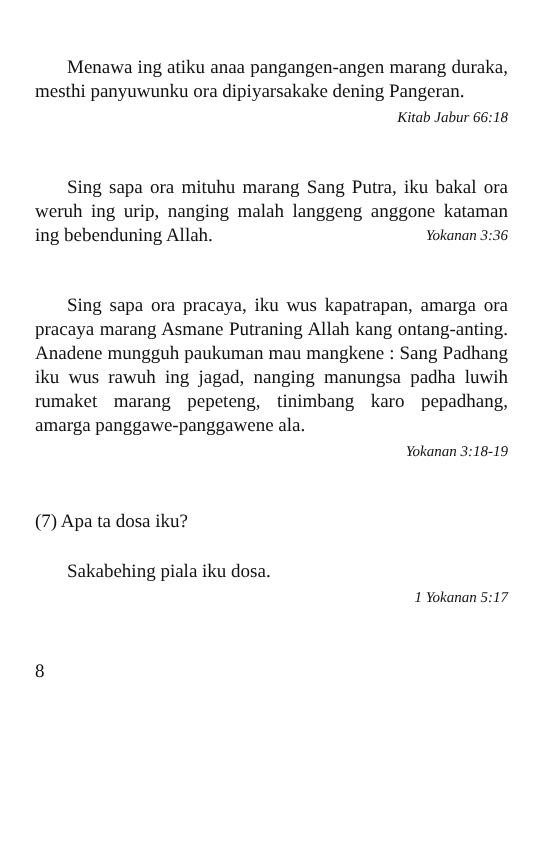Menawa ing atiku anaa pangangen-angen marang duraka, mesthi panyuwunku ora dipiyarsakake dening Pangeran.
Kitab Jabur 66:18
Sing sapa ora mituhu marang Sang Putra, iku bakal ora weruh ing urip, nanging malah langgeng anggone kataman ing bebenduning Allah. Yokanan 3:36
Sing sapa ora pracaya, iku wus kapatrapan, amarga ora pracaya marang Asmane Putraning Allah kang ontang-anting. Anadene mungguh paukuman mau mangkene : Sang Padhang iku wus rawuh ing jagad, nanging manungsa padha luwih rumaket marang pepeteng, tinimbang karo pepadhang, amarga panggawe-panggawene ala.
Yokanan 3:18-19
(7) Apa ta dosa iku?
Sakabehing piala iku dosa.
1 Yokanan 5:17
8